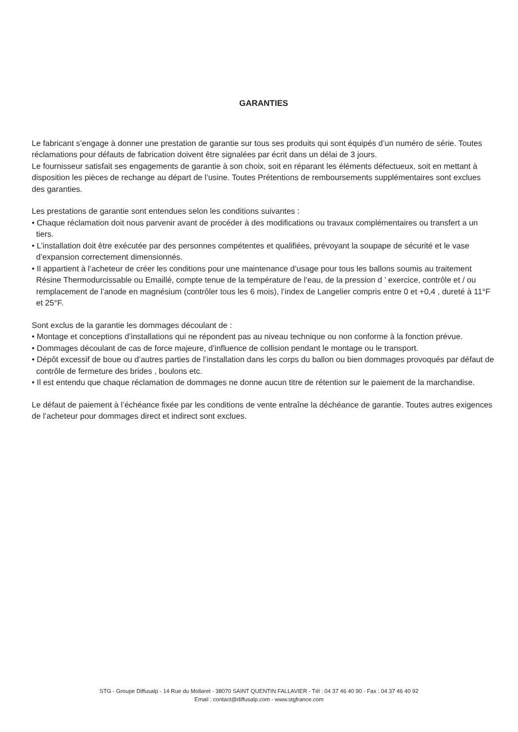GARANTIES
Le fabricant s’engage à donner une prestation de garantie sur tous ses produits qui sont équipés d’un numéro de série. Toutes réclamations pour défauts de fabrication doivent être signalées par écrit dans un délai de 3 jours.
Le fournisseur satisfait ses engagements de garantie à son choix, soit en réparant les éléments défectueux, soit en mettant à disposition les pièces de rechange au départ de l’usine. Toutes Prétentions de remboursements supplémentaires sont exclues des garanties.
Les prestations de garantie sont entendues selon les conditions suivantes :
• Chaque réclamation doit nous parvenir avant de procéder à des modifications ou travaux complémentaires ou transfert a un tiers.
• L’installation doit être exécutée par des personnes compétentes et qualifiées, prévoyant la soupape de sécurité et le vase d’expansion correctement dimensionnés.
• Il appartient à l’acheteur de créer les conditions pour une maintenance d’usage pour tous les ballons soumis au traitement Résine Thermodurcissable ou Emaillé, compte tenue de la température de l’eau, de la pression d ’ exercice, contrôle et / ou remplacement de l’anode en magnésium (contrôler tous les 6 mois), l’index de Langelier compris entre 0 et +0,4 , dureté à 11°F et 25°F.
Sont exclus de la garantie les dommages découlant de :
• Montage et conceptions d’installations qui ne répondent pas au niveau technique ou non conforme à la fonction prévue.
• Dommages découlant de cas de force majeure, d’influence de collision pendant le montage ou le transport.
• Dépôt excessif de boue ou d’autres parties de l’installation dans les corps du ballon ou bien dommages provoqués par défaut de contrôle de fermeture des brides , boulons etc.
• Il est entendu que chaque réclamation de dommages ne donne aucun titre de rétention sur le paiement de la marchandise.
Le défaut de paiement à l’échéance fixée par les conditions de vente entraîne la déchéance de garantie. Toutes autres exigences de l’acheteur pour dommages direct et indirect sont exclues.
STG - Groupe Diffusalp - 14 Rue du Mollaret - 38070 SAINT QUENTIN FALLAVIER - Tél : 04 37 46 40 90 - Fax : 04 37 46 40 92
Email : contact@diffusalp.com - www.stgfrance.com